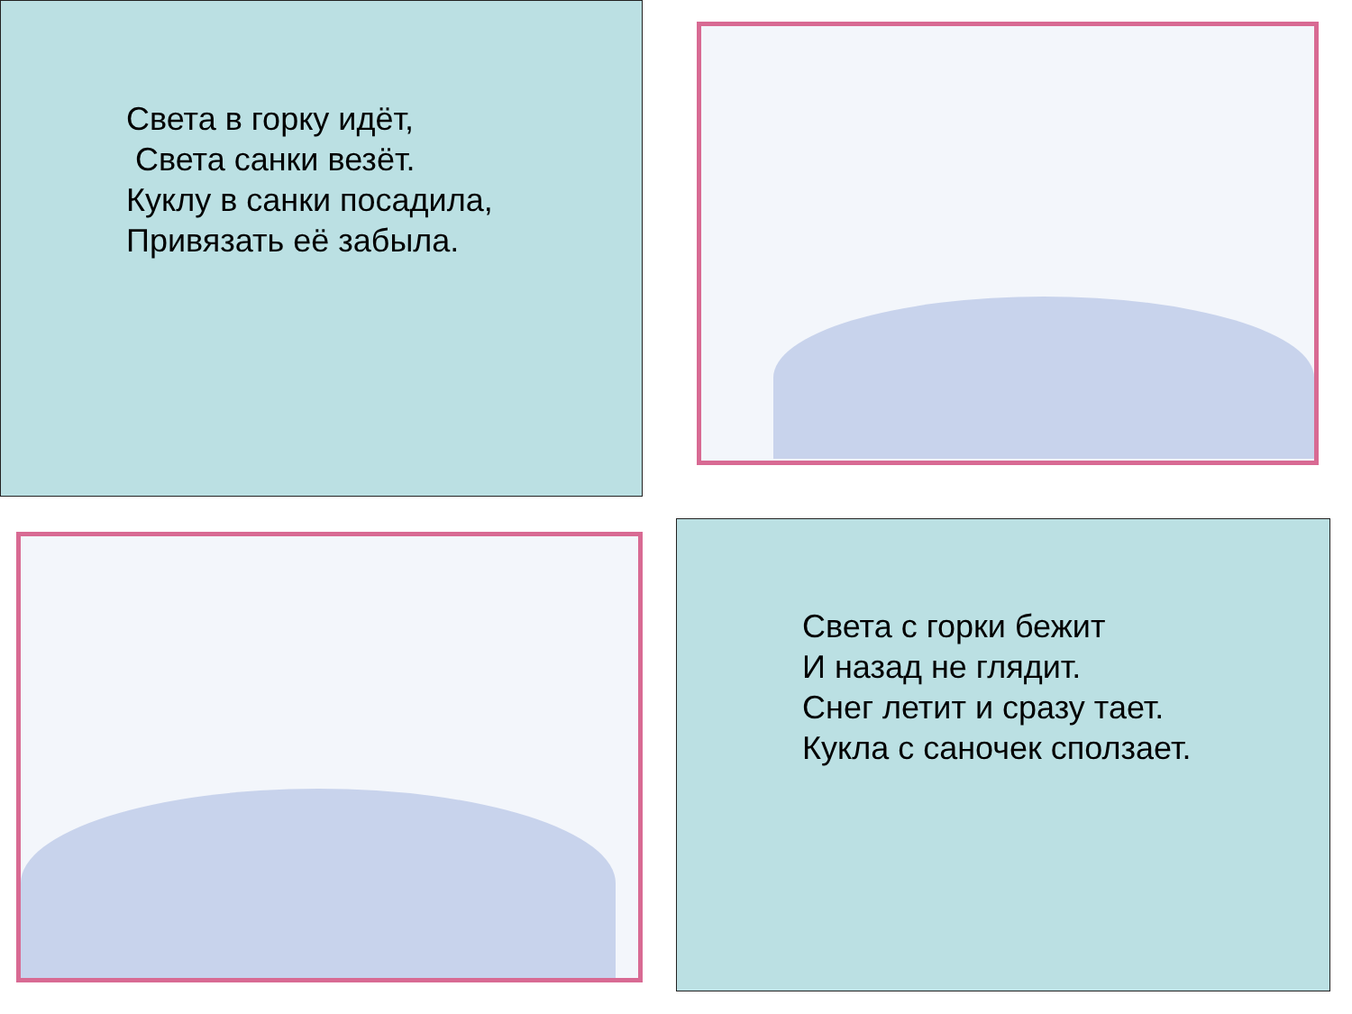Света в горку идёт,
Света санки везёт.
Куклу в санки посадила,
Привязать её забыла.
Света с горки бежит
И назад не глядит.
Снег летит и сразу тает.
Кукла с саночек сползает.